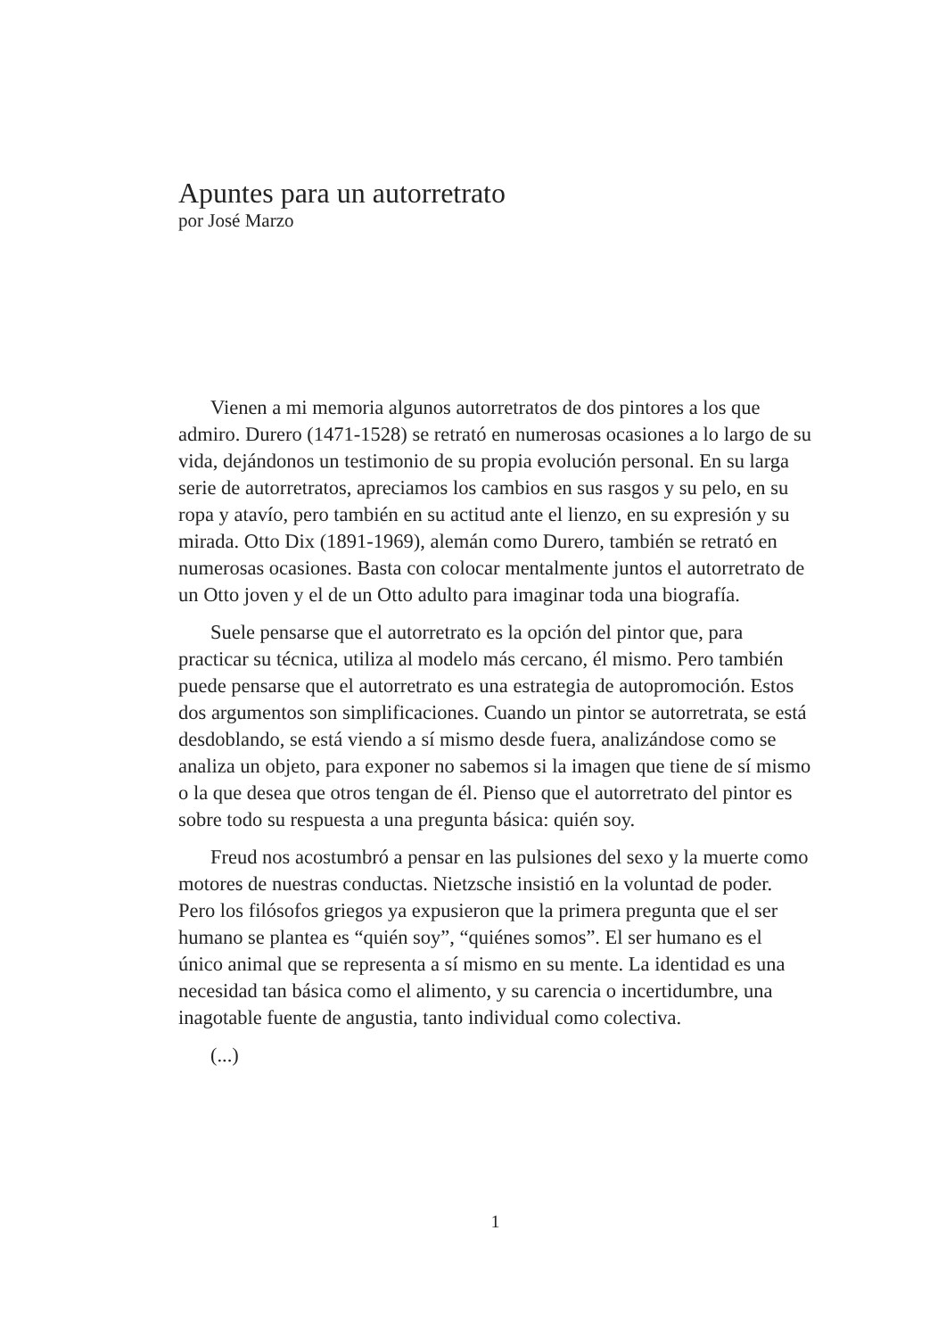Apuntes para un autorretrato
por José Marzo
Vienen a mi memoria algunos autorretratos de dos pintores a los que admiro. Durero (1471-1528) se retrató en numerosas ocasiones a lo largo de su vida, dejándonos un testimonio de su propia evolución personal. En su larga serie de autorretratos, apreciamos los cambios en sus rasgos y su pelo, en su ropa y atavío, pero también en su actitud ante el lienzo, en su expresión y su mirada. Otto Dix (1891-1969), alemán como Durero, también se retrató en numerosas ocasiones. Basta con colocar mentalmente juntos el autorretrato de un Otto joven y el de un Otto adulto para imaginar toda una biografía.
Suele pensarse que el autorretrato es la opción del pintor que, para practicar su técnica, utiliza al modelo más cercano, él mismo. Pero también puede pensarse que el autorretrato es una estrategia de autopromoción. Estos dos argumentos son simplificaciones. Cuando un pintor se autorretrata, se está desdoblando, se está viendo a sí mismo desde fuera, analizándose como se analiza un objeto, para exponer no sabemos si la imagen que tiene de sí mismo o la que desea que otros tengan de él. Pienso que el autorretrato del pintor es sobre todo su respuesta a una pregunta básica: quién soy.
Freud nos acostumbró a pensar en las pulsiones del sexo y la muerte como motores de nuestras conductas. Nietzsche insistió en la voluntad de poder. Pero los filósofos griegos ya expusieron que la primera pregunta que el ser humano se plantea es “quién soy”, “quiénes somos”. El ser humano es el único animal que se representa a sí mismo en su mente. La identidad es una necesidad tan básica como el alimento, y su carencia o incertidumbre, una inagotable fuente de angustia, tanto individual como colectiva.
(...)
1